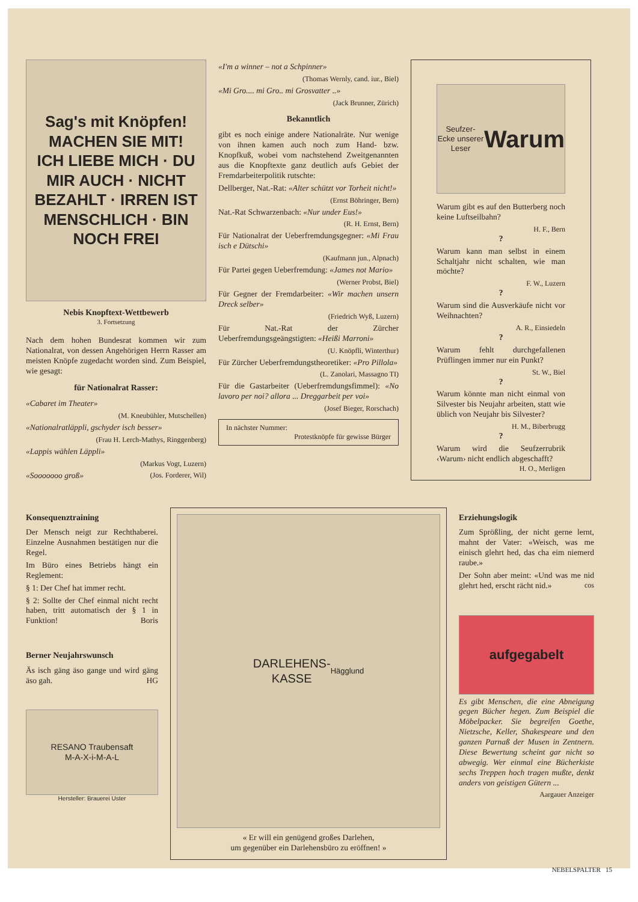Sag's mit Knöpfen!
MACHEN SIE MIT!
ICH LIEBE MICH · DU MIR AUCH · NICHT BEZAHLT · IRREN IST MENSCHLICH · BIN NOCH FREI
Nebis Knopftext-Wettbewerb
3. Fortsetzung
Nach dem hohen Bundesrat kommen wir zum Nationalrat, von dessen Angehörigen Herrn Rasser am meisten Knöpfe zugedacht worden sind. Zum Beispiel, wie gesagt:
für Nationalrat Rasser:
«Cabaret im Theater»
(M. Kneubühler, Mutschellen)
«Nationalratläppli, gschyder isch besser»
(Frau H. Lerch-Mathys, Ringgenberg)
«Lappis wählen Läppli»
(Markus Vogt, Luzern)
«Sooooooo groß» (Jos. Forderer, Wil)
«I'm a winner – not a Schpinner»
(Thomas Wernly, cand. iur., Biel)
«Mi Gro.... mi Gro.. mi Grosvatter ..»
(Jack Brunner, Zürich)
Bekanntlich
gibt es noch einige andere Nationalräte. Nur wenige von ihnen kamen auch noch zum Hand- bzw. Knopfkuß, wobei vom nachstehend Zweitgenannten aus die Knopftexte ganz deutlich aufs Gebiet der Fremdarbeiterpolitik rutschte:
Dellberger, Nat.-Rat: «Alter schützt vor Torheit nicht!»
(Ernst Böhringer, Bern)
Nat.-Rat Schwarzenbach: «Nur under Eus!»
(R. H. Ernst, Bern)
Für Nationalrat der Ueberfremdungsgegner: «Mi Frau isch e Dütschi»
(Kaufmann jun., Alpnach)
Für Partei gegen Ueberfremdung: «James not Mario»
(Werner Probst, Biel)
Für Gegner der Fremdarbeiter: «Wir machen unsern Dreck selber»
(Friedrich Wyß, Luzern)
Für Nat.-Rat der Zürcher Ueberfremdungsgeängstigten: «Heißi Marroni»
(U. Knöpfli, Winterthur)
Für Zürcher Ueberfremdungstheoretiker: «Pro Pillola»
(L. Zanolari, Massagno TI)
Für die Gastarbeiter (Ueberfremdungsfimmel): «No lavoro per noi? allora ... Dreggarbeit per voi»
(Josef Bieger, Rorschach)
In nächster Nummer:
Protestknöpfe für gewisse Bürger
Seufzer-Ecke unserer Leser
Warum
Warum gibt es auf den Butterberg noch keine Luftseilbahn?
H. F., Bern
?
Warum kann man selbst in einem Schaltjahr nicht schalten, wie man möchte?
F. W., Luzern
?
Warum sind die Ausverkäufe nicht vor Weihnachten?
A. R., Einsiedeln
?
Warum fehlt durchgefallenen Prüflingen immer nur ein Punkt?
St. W., Biel
?
Warum könnte man nicht einmal von Silvester bis Neujahr arbeiten, statt wie üblich von Neujahr bis Silvester?
H. M., Biberbrugg
?
Warum wird die Seufzerrubrik ‹Warum› nicht endlich abgeschafft? H. O., Merligen
Konsequenztraining
Der Mensch neigt zur Rechthaberei. Einzelne Ausnahmen bestätigen nur die Regel.
Im Büro eines Betriebs hängt ein Reglement:
§ 1: Der Chef hat immer recht.
§ 2: Sollte der Chef einmal nicht recht haben, tritt automatisch der § 1 in Funktion! Boris
Berner Neujahrswunsch
Äs isch gäng äso gange und wird gäng äso gah. HG
RESANO Traubensaft
M-A-X-i-M-A-L
Hersteller: Brauerei Uster
DARLEHENS-
KASSE
Hägglund
« Er will ein genügend großes Darlehen,
um gegenüber ein Darlehensbüro zu eröffnen! »
Erziehungslogik
Zum Sprößling, der nicht gerne lernt, mahnt der Vater: «Weisch, was me einisch glehrt hed, das cha eim niemerd raube.»
Der Sohn aber meint: «Und was me nid glehrt hed, erscht rächt nid.» cos
aufgegabelt
Es gibt Menschen, die eine Abneigung gegen Bücher hegen. Zum Beispiel die Möbelpacker. Sie begreifen Goethe, Nietzsche, Keller, Shakespeare und den ganzen Parnaß der Musen in Zentnern. Diese Bewertung scheint gar nicht so abwegig. Wer einmal eine Bücherkiste sechs Treppen hoch tragen mußte, denkt anders von geistigen Gütern ...
Aargauer Anzeiger
NEBELSPALTER 15